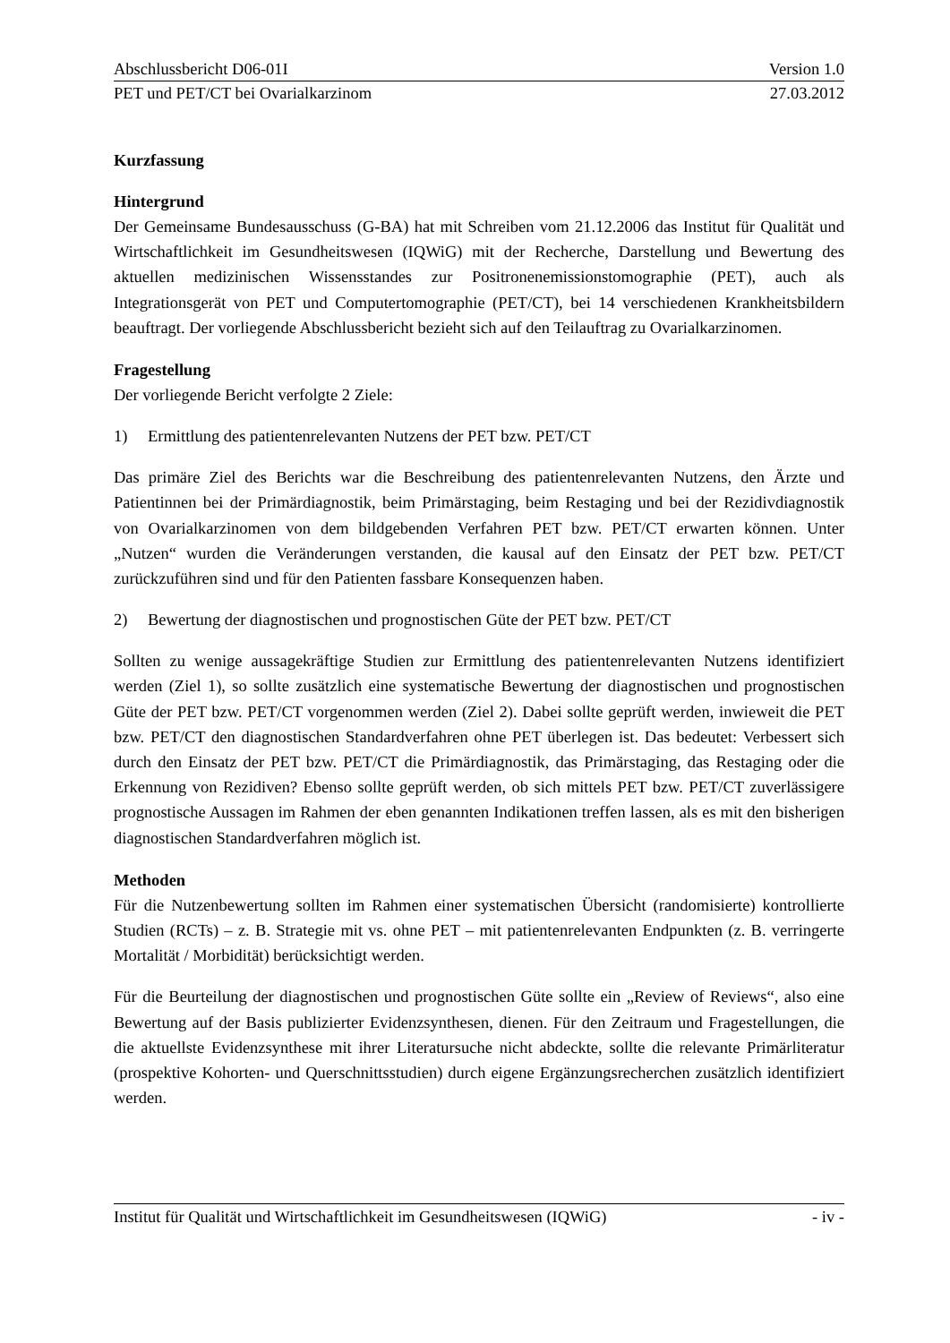Abschlussbericht D06-01I Version 1.0
PET und PET/CT bei Ovarialkarzinom 27.03.2012
Kurzfassung
Hintergrund
Der Gemeinsame Bundesausschuss (G-BA) hat mit Schreiben vom 21.12.2006 das Institut für Qualität und Wirtschaftlichkeit im Gesundheitswesen (IQWiG) mit der Recherche, Darstellung und Bewertung des aktuellen medizinischen Wissensstandes zur Positronen­emissionstomographie (PET), auch als Integrationsgerät von PET und Computertomographie (PET/CT), bei 14 verschiedenen Krankheitsbildern beauftragt. Der vorliegende Abschlussbericht bezieht sich auf den Teilauftrag zu Ovarialkarzinomen.
Fragestellung
Der vorliegende Bericht verfolgte 2 Ziele:
1) Ermittlung des patientenrelevanten Nutzens der PET bzw. PET/CT
Das primäre Ziel des Berichts war die Beschreibung des patientenrelevanten Nutzens, den Ärzte und Patientinnen bei der Primärdiagnostik, beim Primärstaging, beim Restaging und bei der Rezidivdiagnostik von Ovarialkarzinomen von dem bildgebenden Verfahren PET bzw. PET/CT erwarten können. Unter „Nutzen“ wurden die Veränderungen verstanden, die kausal auf den Einsatz der PET bzw. PET/CT zurückzuführen sind und für den Patienten fassbare Konsequenzen haben.
2) Bewertung der diagnostischen und prognostischen Güte der PET bzw. PET/CT
Sollten zu wenige aussagekräftige Studien zur Ermittlung des patientenrelevanten Nutzens identifiziert werden (Ziel 1), so sollte zusätzlich eine systematische Bewertung der diagnosti­schen und prognostischen Güte der PET bzw. PET/CT vorgenommen werden (Ziel 2). Dabei sollte geprüft werden, inwieweit die PET bzw. PET/CT den diagnostischen Standardverfahren ohne PET überlegen ist. Das bedeutet: Verbessert sich durch den Einsatz der PET bzw. PET/CT die Primärdiagnostik, das Primärstaging, das Restaging oder die Erkennung von Rezidiven? Ebenso sollte geprüft werden, ob sich mittels PET bzw. PET/CT zuverlässigere prognostische Aussagen im Rahmen der eben genannten Indikationen treffen lassen, als es mit den bisherigen diagnostischen Standardverfahren möglich ist.
Methoden
Für die Nutzenbewertung sollten im Rahmen einer systematischen Übersicht (randomisierte) kontrollierte Studien (RCTs) – z. B. Strategie mit vs. ohne PET – mit patientenrelevanten Endpunkten (z. B. verringerte Mortalität / Morbidität) berücksichtigt werden.
Für die Beurteilung der diagnostischen und prognostischen Güte sollte ein „Review of Reviews“, also eine Bewertung auf der Basis publizierter Evidenzsynthesen, dienen. Für den Zeitraum und Fragestellungen, die die aktuellste Evidenzsynthese mit ihrer Literatursuche nicht abdeckte, sollte die relevante Primärliteratur (prospektive Kohorten- und Querschnittsstudien) durch eigene Ergänzungsrecherchen zusätzlich identifiziert werden.
Institut für Qualität und Wirtschaftlichkeit im Gesundheitswesen (IQWiG) - iv -